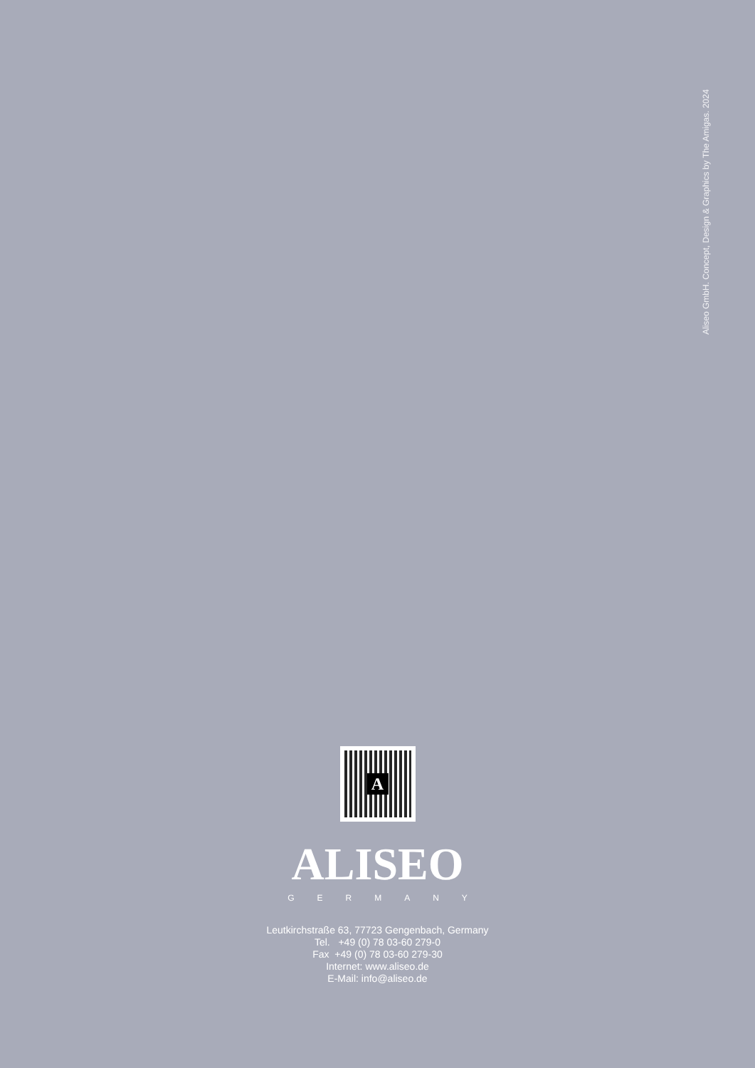Aliseo GmbH. Concept, Design & Graphics by The Amigas. 2024
A
ALISEO
GERMANY
Leutkirchstraße 63, 77723 Gengenbach, Germany
Tel. +49 (0) 78 03-60 279-0
Fax +49 (0) 78 03-60 279-30
Internet: www.aliseo.de
E-Mail: info@aliseo.de